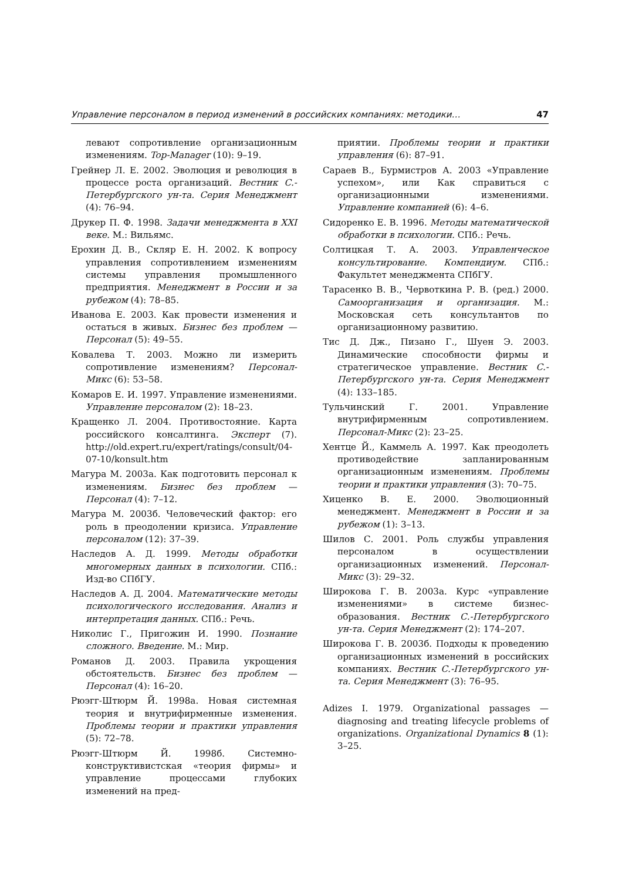Управление персоналом в период изменений в российских компаниях: методики… 47
левают сопротивление организационным изменениям. Top-Manager (10): 9–19.
Грейнер Л. Е. 2002. Эволюция и революция в процессе роста организаций. Вестник С.-Петербургского ун-та. Серия Менеджмент (4): 76–94.
Друкер П. Ф. 1998. Задачи менеджмента в XXI веке. М.: Вильямс.
Ерохин Д. В., Скляр Е. Н. 2002. К вопросу управления сопротивлением изменениям системы управления промышленного предприятия. Менеджмент в России и за рубежом (4): 78–85.
Иванова Е. 2003. Как провести изменения и остаться в живых. Бизнес без проблем — Персонал (5): 49–55.
Ковалева Т. 2003. Можно ли измерить сопротивление изменениям? Персонал-Микс (6): 53–58.
Комаров Е. И. 1997. Управление изменениями. Управление персоналом (2): 18–23.
Кращенко Л. 2004. Противостояние. Карта российского консалтинга. Эксперт (7). http://old.expert.ru/expert/ratings/consult/04-07-10/konsult.htm
Магура М. 2003а. Как подготовить персонал к изменениям. Бизнес без проблем — Персонал (4): 7–12.
Магура М. 2003б. Человеческий фактор: его роль в преодолении кризиса. Управление персоналом (12): 37–39.
Наследов А. Д. 1999. Методы обработки многомерных данных в психологии. СПб.: Изд-во СПбГУ.
Наследов А. Д. 2004. Математические методы психологического исследования. Анализ и интерпретация данных. СПб.: Речь.
Николис Г., Пригожин И. 1990. Познание сложного. Введение. М.: Мир.
Романов Д. 2003. Правила укрощения обстоятельств. Бизнес без проблем — Персонал (4): 16–20.
Рюэгг-Штюрм Й. 1998а. Новая системная теория и внутрифирменные изменения. Проблемы теории и практики управления (5): 72–78.
Рюэгг-Штюрм Й. 1998б. Системно-конструктивистская «теория фирмы» и управление процессами глубоких изменений на пред-
приятии. Проблемы теории и практики управления (6): 87–91.
Сараев В., Бурмистров А. 2003 «Управление успехом», или Как справиться с организационными изменениями. Управление компанией (6): 4–6.
Сидоренко Е. В. 1996. Методы математической обработки в психологии. СПб.: Речь.
Солтицкая Т. А. 2003. Управленческое консультирование. Компендиум. СПб.: Факультет менеджмента СПбГУ.
Тарасенко В. В., Червоткина Р. В. (ред.) 2000. Самоорганизация и организация. М.: Московская сеть консультантов по организационному развитию.
Тис Д. Дж., Пизано Г., Шуен Э. 2003. Динамические способности фирмы и стратегическое управление. Вестник С.-Петербургского ун-та. Серия Менеджмент (4): 133–185.
Тульчинский Г. 2001. Управление внутрифирменным сопротивлением. Персонал-Микс (2): 23–25.
Хентце Й., Каммель А. 1997. Как преодолеть противодействие запланированным организационным изменениям. Проблемы теории и практики управления (3): 70–75.
Хиценко В. Е. 2000. Эволюционный менеджмент. Менеджмент в России и за рубежом (1): 3–13.
Шилов С. 2001. Роль службы управления персоналом в осуществлении организационных изменений. Персонал-Микс (3): 29–32.
Широкова Г. В. 2003а. Курс «управление изменениями» в системе бизнес-образования. Вестник С.-Петербургского ун-та. Серия Менеджмент (2): 174–207.
Широкова Г. В. 2003б. Подходы к проведению организационных изменений в российских компаниях. Вестник С.-Петербургского ун-та. Серия Менеджмент (3): 76–95.
Adizes I. 1979. Organizational passages — diagnosing and treating lifecycle problems of organizations. Organizational Dynamics 8 (1): 3–25.